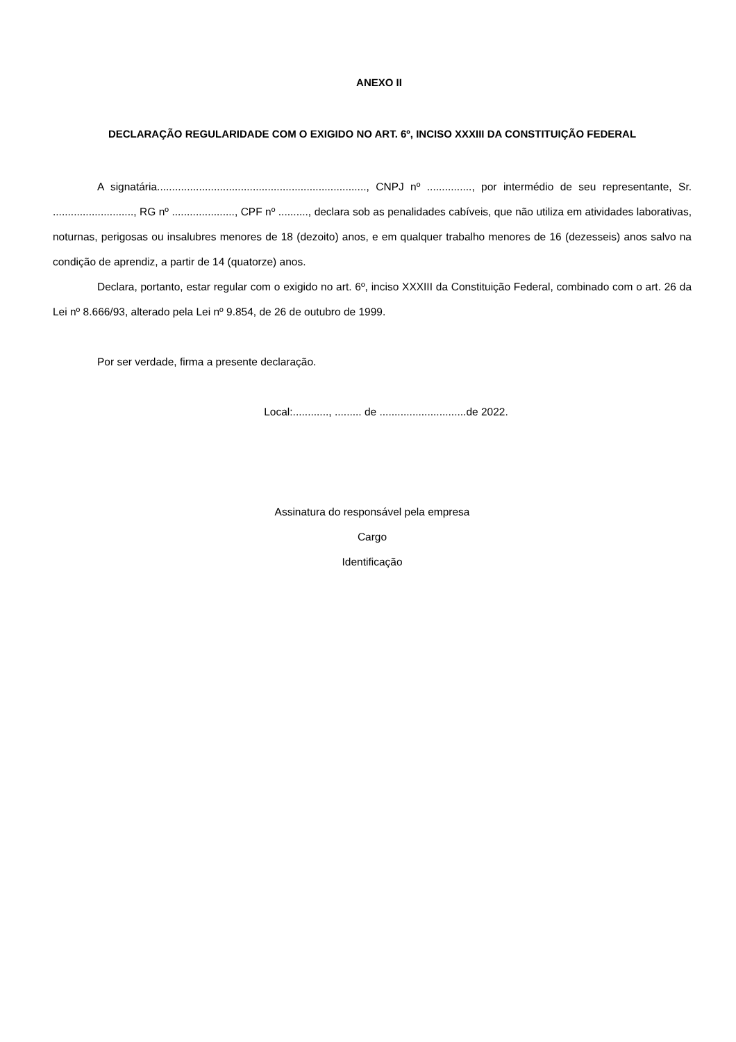ANEXO II
DECLARAÇÃO REGULARIDADE COM O EXIGIDO NO ART. 6º, INCISO XXXIII DA CONSTITUIÇÃO FEDERAL
A signatária......................................................................, CNPJ nº ..............., por intermédio de seu representante, Sr. ..........................., RG nº ....................., CPF nº .........., declara sob as penalidades cabíveis, que não utiliza em atividades laborativas, noturnas, perigosas ou insalubres menores de 18 (dezoito) anos, e em qualquer trabalho menores de 16 (dezesseis) anos salvo na condição de aprendiz, a partir de 14 (quatorze) anos.
Declara, portanto, estar regular com o exigido no art. 6º, inciso XXXIII da Constituição Federal, combinado com o art. 26 da Lei nº 8.666/93, alterado pela Lei nº 9.854, de 26 de outubro de 1999.
Por ser verdade, firma a presente declaração.
Local:............, ......... de .............................de 2022.
Assinatura do responsável pela empresa
Cargo
Identificação